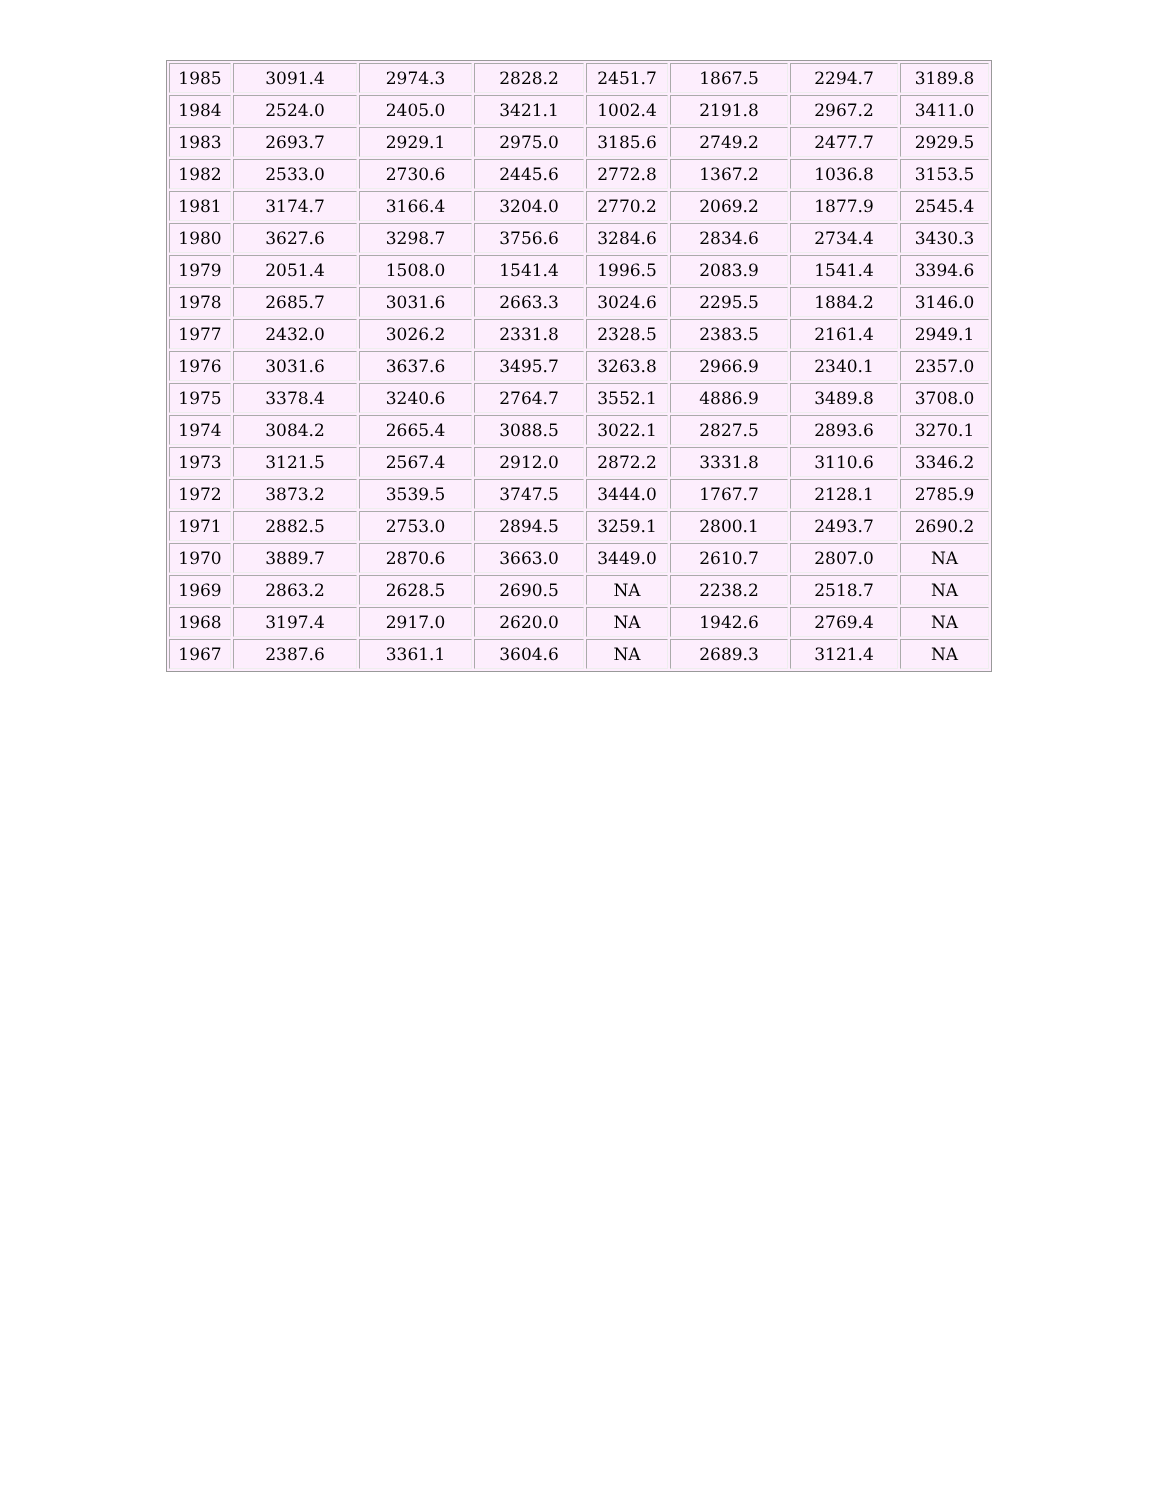| 1985 | 3091.4 | 2974.3 | 2828.2 | 2451.7 | 1867.5 | 2294.7 | 3189.8 |
| 1984 | 2524.0 | 2405.0 | 3421.1 | 1002.4 | 2191.8 | 2967.2 | 3411.0 |
| 1983 | 2693.7 | 2929.1 | 2975.0 | 3185.6 | 2749.2 | 2477.7 | 2929.5 |
| 1982 | 2533.0 | 2730.6 | 2445.6 | 2772.8 | 1367.2 | 1036.8 | 3153.5 |
| 1981 | 3174.7 | 3166.4 | 3204.0 | 2770.2 | 2069.2 | 1877.9 | 2545.4 |
| 1980 | 3627.6 | 3298.7 | 3756.6 | 3284.6 | 2834.6 | 2734.4 | 3430.3 |
| 1979 | 2051.4 | 1508.0 | 1541.4 | 1996.5 | 2083.9 | 1541.4 | 3394.6 |
| 1978 | 2685.7 | 3031.6 | 2663.3 | 3024.6 | 2295.5 | 1884.2 | 3146.0 |
| 1977 | 2432.0 | 3026.2 | 2331.8 | 2328.5 | 2383.5 | 2161.4 | 2949.1 |
| 1976 | 3031.6 | 3637.6 | 3495.7 | 3263.8 | 2966.9 | 2340.1 | 2357.0 |
| 1975 | 3378.4 | 3240.6 | 2764.7 | 3552.1 | 4886.9 | 3489.8 | 3708.0 |
| 1974 | 3084.2 | 2665.4 | 3088.5 | 3022.1 | 2827.5 | 2893.6 | 3270.1 |
| 1973 | 3121.5 | 2567.4 | 2912.0 | 2872.2 | 3331.8 | 3110.6 | 3346.2 |
| 1972 | 3873.2 | 3539.5 | 3747.5 | 3444.0 | 1767.7 | 2128.1 | 2785.9 |
| 1971 | 2882.5 | 2753.0 | 2894.5 | 3259.1 | 2800.1 | 2493.7 | 2690.2 |
| 1970 | 3889.7 | 2870.6 | 3663.0 | 3449.0 | 2610.7 | 2807.0 | NA |
| 1969 | 2863.2 | 2628.5 | 2690.5 | NA | 2238.2 | 2518.7 | NA |
| 1968 | 3197.4 | 2917.0 | 2620.0 | NA | 1942.6 | 2769.4 | NA |
| 1967 | 2387.6 | 3361.1 | 3604.6 | NA | 2689.3 | 3121.4 | NA |